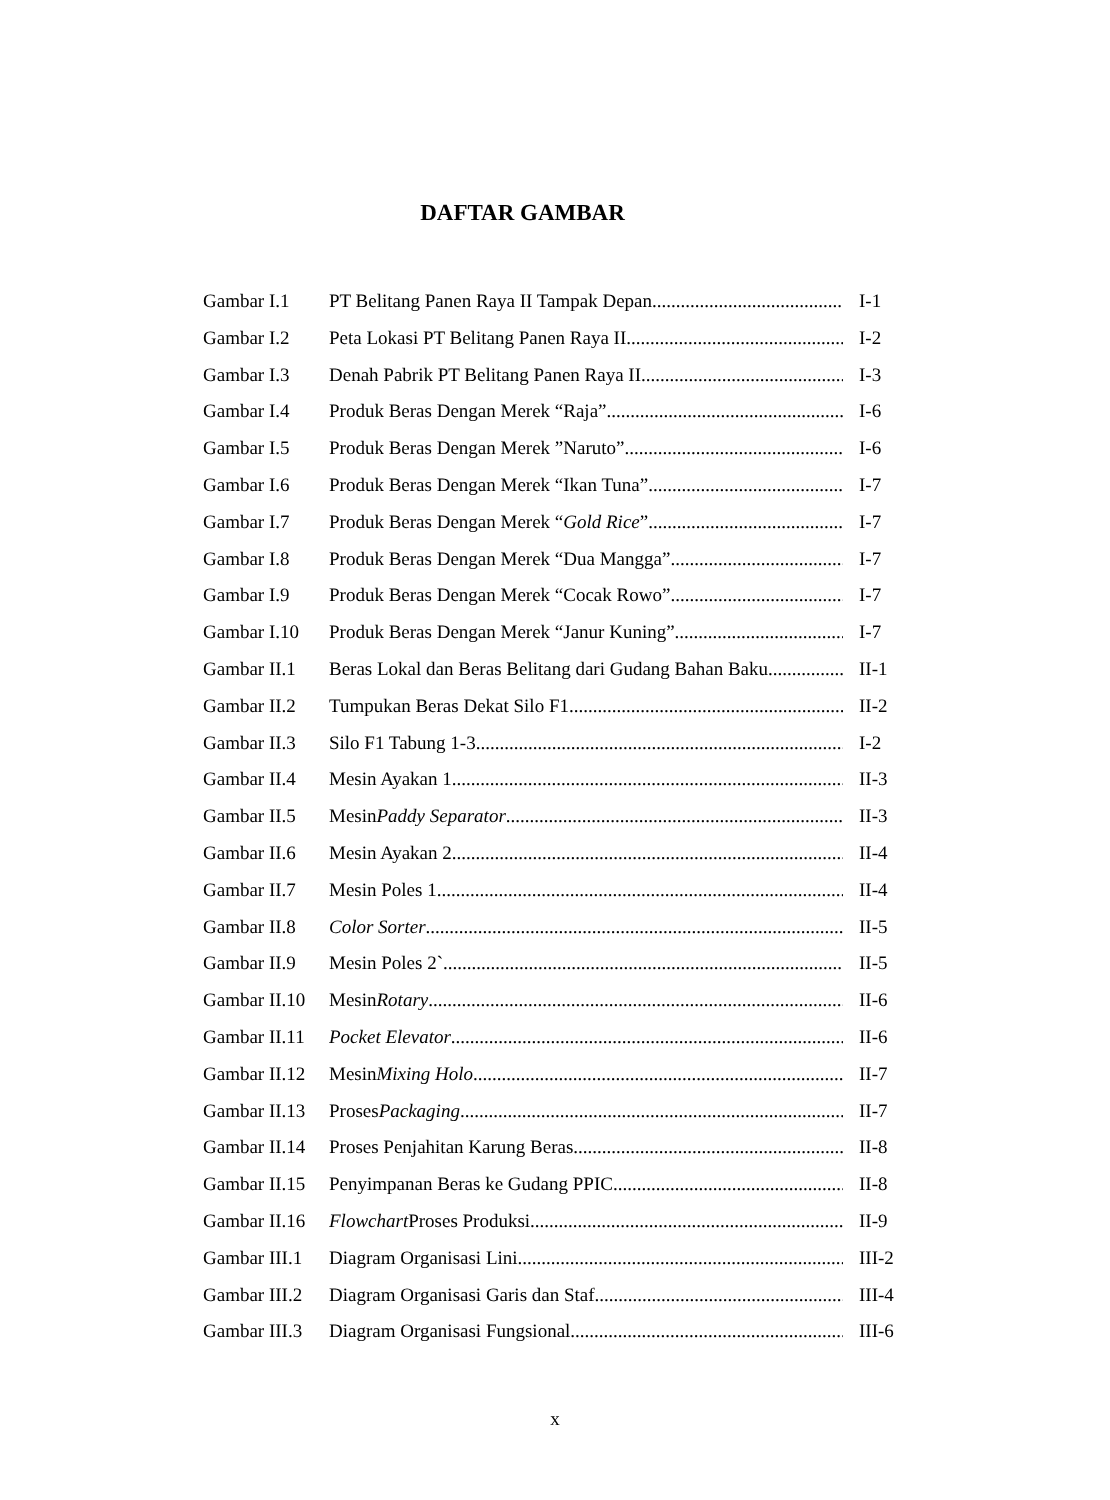DAFTAR GAMBAR
Gambar I.1 PT Belitang Panen Raya II Tampak Depan I-1
Gambar I.2 Peta Lokasi PT Belitang Panen Raya II I-2
Gambar I.3 Denah Pabrik PT Belitang Panen Raya II I-3
Gambar I.4 Produk Beras Dengan Merek “Raja” I-6
Gambar I.5 Produk Beras Dengan Merek ”Naruto” I-6
Gambar I.6 Produk Beras Dengan Merek “Ikan Tuna” I-7
Gambar I.7 Produk Beras Dengan Merek “Gold Rice” I-7
Gambar I.8 Produk Beras Dengan Merek “Dua Mangga” I-7
Gambar I.9 Produk Beras Dengan Merek “Cocak Rowo” I-7
Gambar I.10 Produk Beras Dengan Merek “Janur Kuning” I-7
Gambar II.1 Beras Lokal dan Beras Belitang dari Gudang Bahan Baku II-1
Gambar II.2 Tumpukan Beras Dekat Silo F1 II-2
Gambar II.3 Silo F1 Tabung 1-3 I-2
Gambar II.4 Mesin Ayakan 1 II-3
Gambar II.5 Mesin Paddy Separator II-3
Gambar II.6 Mesin Ayakan 2 II-4
Gambar II.7 Mesin Poles 1 II-4
Gambar II.8 Color Sorter II-5
Gambar II.9 Mesin Poles 2` II-5
Gambar II.10 Mesin Rotary II-6
Gambar II.11 Pocket Elevator II-6
Gambar II.12 Mesin Mixing Holo II-7
Gambar II.13 Proses Packaging II-7
Gambar II.14 Proses Penjahitan Karung Beras II-8
Gambar II.15 Penyimpanan Beras ke Gudang PPIC II-8
Gambar II.16 Flowchart Proses Produksi II-9
Gambar III.1 Diagram Organisasi Lini III-2
Gambar III.2 Diagram Organisasi Garis dan Staf III-4
Gambar III.3 Diagram Organisasi Fungsional III-6
x